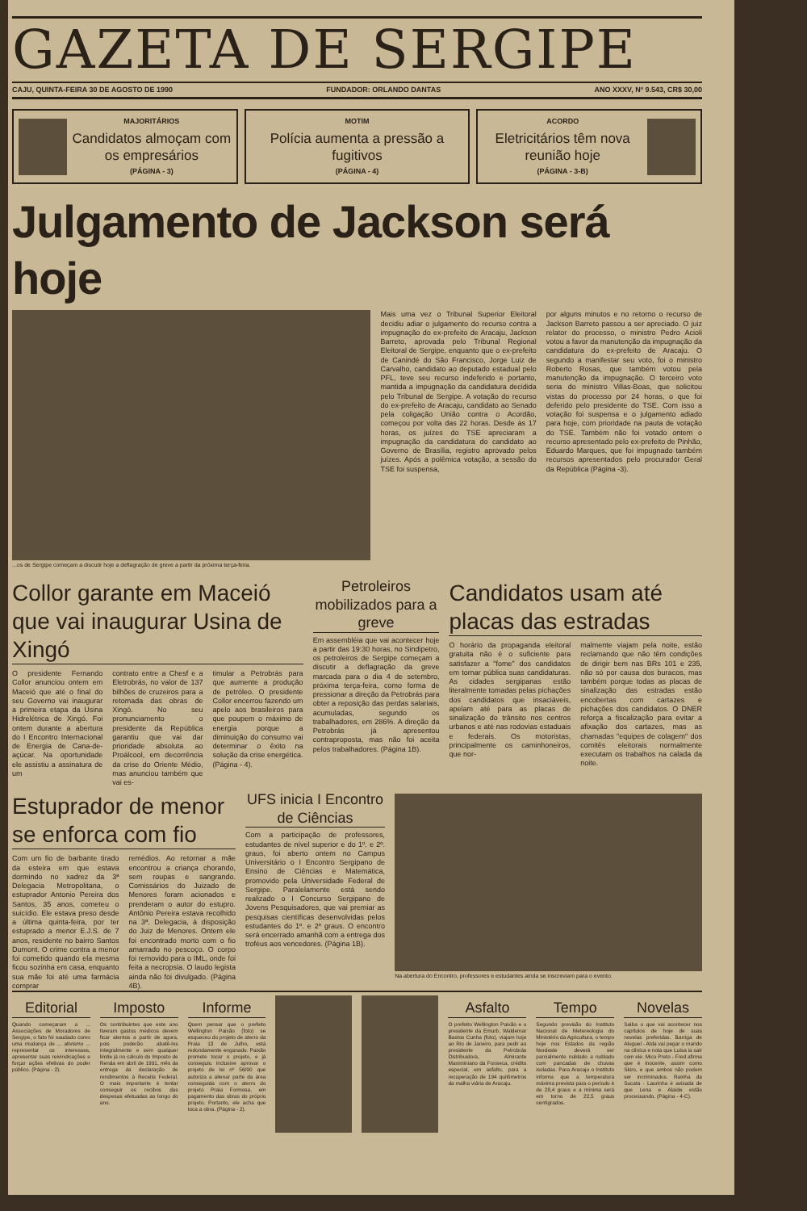GAZETA DE SERGIPE
CAJU, QUINTA-FEIRA 30 DE AGOSTO DE 1990 FUNDADOR: ORLANDO DANTAS ANO XXXV, Nº 9.543, CR$ 30,00
MAJORITÁRIOS
Candidatos almoçam com os empresários
(PÁGINA - 3)
MOTIM
Polícia aumenta a pressão a fugitivos
(PÁGINA - 4)
ACORDO
Eletricitários têm nova reunião hoje
(PÁGINA - 3-B)
Julgamento de Jackson será hoje
...os de Sergipe começam a discutir hoje a deflagração de greve a partir da próxima terça-feira.
Mais uma vez o Tribunal Superior Eleitoral decidiu adiar o julgamento do recurso contra a impugnação do ex-prefeito de Aracaju, Jackson Barreto, aprovada pelo Tribunal Regional Eleitoral de Sergipe, enquanto que o ex-prefeito de Canindé do São Francisco, Jorge Luiz de Carvalho, candidato ao deputado estadual pelo PFL, teve seu recurso indeferido e portanto, mantida a impugnação da candidatura decidida pelo Tribunal de Sergipe. A votação do recurso do ex-prefeito de Aracaju, candidato ao Senado pela coligação União contra o Acordão, começou por volta das 22 horas. Desde às 17 horas, os juízes do TSE apreciaram a impugnação da candidatura do candidato ao Governo de Brasília, registro aprovado pelos juízes. Após a polêmica votação, a sessão do TSE foi suspensa,
por alguns minutos e no retorno o recurso de Jackson Barreto passou a ser apreciado. O juiz relator do processo, o ministro Pedro Acioli votou a favor da manutenção da impugnação da candidatura do ex-prefeito de Aracaju. O segundo a manifestar seu voto, foi o ministro Roberto Rosas, que também votou pela manutenção da impugnação. O terceiro voto seria do ministro Villas-Boas, que solicitou vistas do processo por 24 horas, o que foi deferido pelo presidente do TSE. Com isso a votação foi suspensa e o julgamento adiado para hoje, com prioridade na pauta de votação do TSE. Também não foi votado ontem o recurso apresentado pelo ex-prefeito de Pinhão, Eduardo Marques, que foi impugnado também recursos apresentados pelo procurador Geral da República (Página -3).
Collor garante em Maceió que vai inaugurar Usina de Xingó
O presidente Fernando Collor anunciou ontem em Maceió que até o final do seu Governo vai inaugurar a primeira etapa da Usina Hidrelétrica de Xingó. Foi ontem durante a abertura do I Encontro Internacional de Energia de Cana-de-açúcar. Na oportunidade ele assistiu a assinatura de um
contrato entre a Chesf e a Eletrobrás, no valor de 137 bilhões de cruzeiros para a retomada das obras de Xingó. No seu pronunciamento o presidente da República garantiu que vai dar prioridade absoluta ao Proálcool, em decorrência da crise do Oriente Médio, mas anunciou também que vai es-
timular a Petrobrás para que aumente a produção de petróleo. O presidente Collor encerrou fazendo um apelo aos brasileiros para que poupem o máximo de energia porque a diminuição do consumo vai determinar o êxito na solução da crise energética. (Página - 4).
Petroleiros mobilizados para a greve
Em assembléia que vai acontecer hoje a partir das 19:30 horas, no Sindipetro, os petroleiros de Sergipe começam a discutir a deflagração da greve marcada para o dia 4 de setembro, próxima terça-feira, como forma de pressionar a direção da Petrobrás para obter a reposição das perdas salariais, acumuladas, segundo os trabalhadores, em 286%. A direção da Petrobrás já apresentou contraproposta, mas não foi aceita pelos trabalhadores. (Página 1B).
Candidatos usam até placas das estradas
O horário da propaganda eleitoral gratuita não é o suficiente para satisfazer a "fome" dos candidatos em tornar pública suas candidaturas. As cidades sergipanas estão literalmente tomadas pelas pichações dos candidatos que insaciáveis, apelam até para as placas de sinalização do trânsito nos centros urbanos e até nas rodovias estaduais e federais. Os motoristas, principalmente os caminhoneiros, que nor-
malmente viajam pela noite, estão reclamando que não têm condições de dirigir bem nas BRs 101 e 235, não só por causa dos buracos, mas também porque todas as placas de sinalização das estradas estão encobertas com cartazes e pichações dos candidatos. O DNER reforça a fiscalização para evitar a afixação dos cartazes, mas as chamadas "equipes de colagem" dos comitês eleitorais normalmente executam os trabalhos na calada da noite.
Estuprador de menor se enforca com fio
Com um fio de barbante tirado da esteira em que estava dormindo no xadrez da 3ª Delegacia Metropolitana, o estuprador Antonio Pereira dos Santos, 35 anos, cometeu o suicídio. Ele estava preso desde a última quinta-feira, por ter estuprado a menor E.J.S. de 7 anos, residente no bairro Santos Dumont. O crime contra a menor foi cometido quando ela mesma ficou sozinha em casa, enquanto sua mãe foi até uma farmácia comprar
remédios. Ao retornar a mãe encontrou a criança chorando, sem roupas e sangrando. Comissários do Juizado de Menores foram acionados e prenderam o autor do estupro. Antônio Pereira estava recolhido na 3ª. Delegacia, à disposição do Juiz de Menores. Ontem ele foi encontrado morto com o fio amarrado no pescoço. O corpo foi removido para o IML, onde foi feita a necropsia. O laudo legista ainda não foi divulgado. (Página 4B).
UFS inicia I Encontro de Ciências
Com a participação de professores, estudantes de nível superior e do 1º. e 2º. graus, foi aberto ontem no Campus Universitário o I Encontro Sergipano de Ensino de Ciências e Matemática, promovido pela Universidade Federal de Sergipe. Paralelamente está sendo realizado o I Concurso Sergipano de Jovens Pesquisadores, que vai premiar as pesquisas científicas desenvolvidas pelos estudantes do 1º. e 2º graus. O encontro será encerrado amanhã com a entrega dos troféus aos vencedores. (Página 1B).
Na abertura do Encontro, professores e estudantes ainda se inscreviam para o evento.
Editorial
Quando começaram a ... Associações de Moradores de Sergipe, o fato foi saudado como uma mudança de ... ativismo ... representar os interesses, apresentar suas reivindicações e forçar ações efetivas do poder público. (Página - 2).
Imposto
Os contribuintes que este ano tiveram gastos médicos devem ficar atentos a partir de agora, pois poderão abatê-los integralmente e sem qualquer limite já no cálculo do Imposto de Renda em abril de 1991, mês da entrega da declaração de rendimentos à Receita Federal. O mais importante é tentar conseguir os recibos das despesas efetuadas ao longo do ano.
Informe
Quem pensar que o prefeito Wellington Paixão (foto) se esqueceu do projeto de aterro da Praia 13 de Julho, está redondamente enganado. Paixão promete tocar o projeto, e já conseguiu inclusive aprovar o projeto de lei nº 56/90 que autoriza a alienar parte da área conseguida com o aterro do projeto Praia Formosa, em pagamento das obras do próprio projeto. Portanto, ele acha que toca a obra. (Página - 2).
Asfalto
O prefeito Wellington Paixão e o presidente da Emurb, Waldemar Bastos Cunha (foto), viajam hoje ao Rio de Janeiro, para pedir ao presidente da Petrobrás Distribuidora, Almirante Maximiniano da Fonseca, crédito especial, em asfalto, para a recuperação de 194 quilômetros da malha viária de Aracaju.
Tempo
Segundo previsão do Instituto Nacional de Metereologia do Ministério da Agricultura, o tempo hoje nos Estados da região Nordeste deverá ser parcialmente nublado a nublado com pancadas de chuvas isoladas. Para Aracaju o Instituto informa que a temperatura máxima prevista para o período é de 28,4 graus e a mínima será em torno de 22,5 graus centígrados.
Novelas
Saiba o que vai acontecer nos capítulos de hoje de suas novelas preferidas. Barriga de Aluguel - Alda vai pegar o marido na clínica e nota que Luísa ia sair com ele. Mico Preto - Fred afirma que é inocente, assim como Skiro, e que ambos não podem ser incriminados. Rainha da Sucata - Laurinha é avisada de que Lena e Alaíde estão processando. (Página - 4-C).